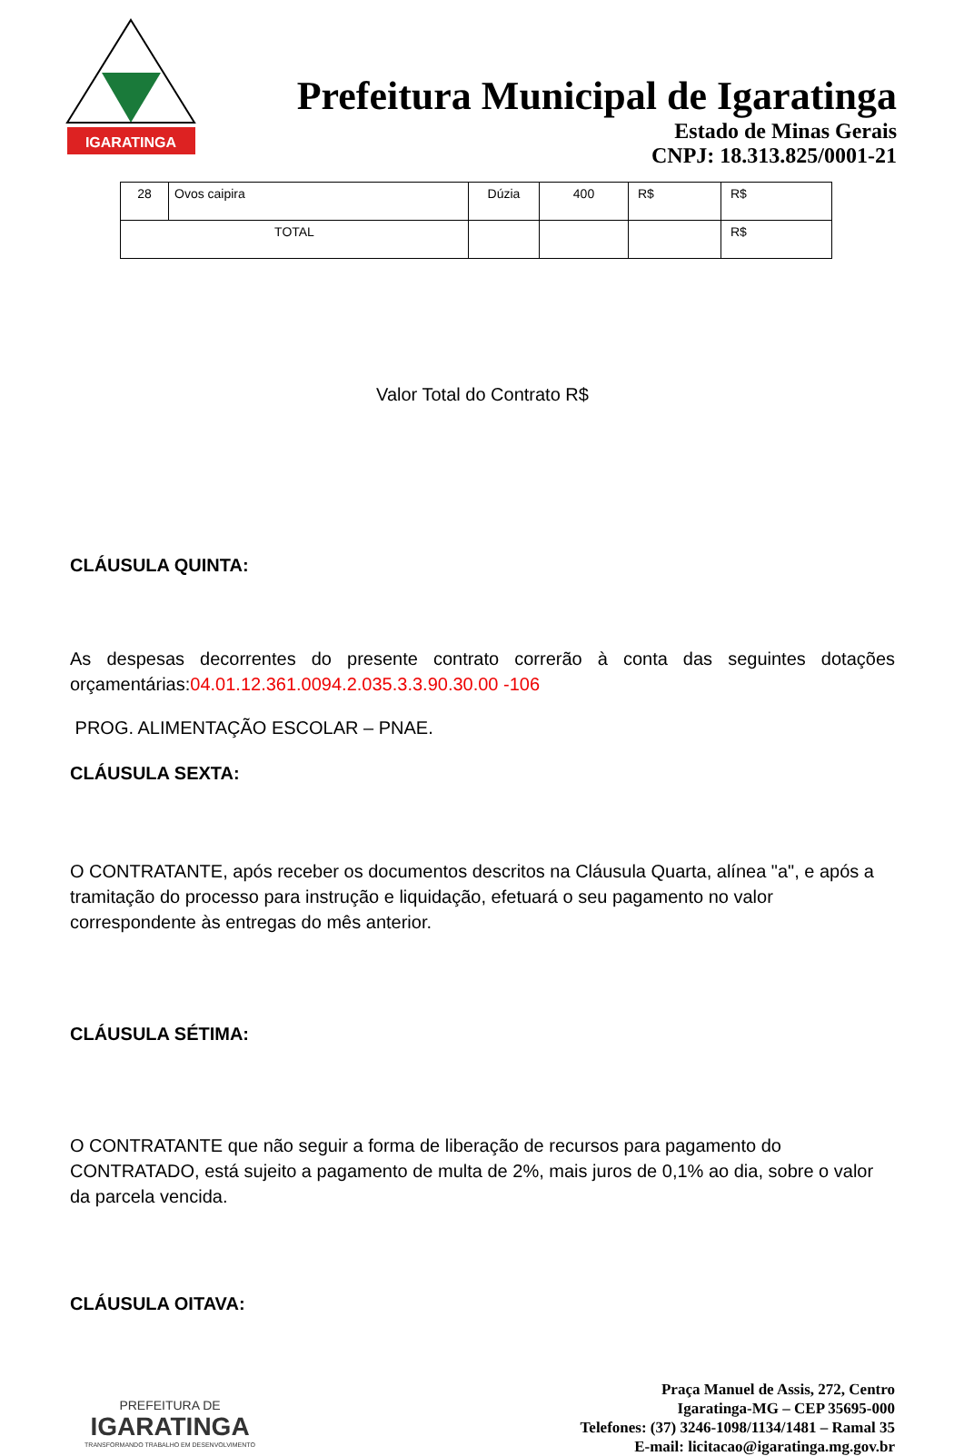IGARATINGA
Prefeitura Municipal de Igaratinga
Estado de Minas Gerais
CNPJ: 18.313.825/0001-21
| 28 | Ovos caipira | Dúzia | 400 | R$ | R$ |
| TOTAL | | | | | R$ |
Valor Total do Contrato R$
CLÁUSULA QUINTA:
As despesas decorrentes do presente contrato correrão à conta das seguintes dotações orçamentárias:04.01.12.361.0094.2.035.3.3.90.30.00 -106
PROG. ALIMENTAÇÃO ESCOLAR – PNAE.
CLÁUSULA SEXTA:
O CONTRATANTE, após receber os documentos descritos na Cláusula Quarta, alínea "a", e após a tramitação do processo para instrução e liquidação, efetuará o seu pagamento no valor correspondente às entregas do mês anterior.
CLÁUSULA SÉTIMA:
O CONTRATANTE que não seguir a forma de liberação de recursos para pagamento do CONTRATADO, está sujeito a pagamento de multa de 2%, mais juros de 0,1% ao dia, sobre o valor da parcela vencida.
CLÁUSULA OITAVA:
PREFEITURA DE
IGARATINGA
TRANSFORMANDO TRABALHO EM DESENVOLVIMENTO
Praça Manuel de Assis, 272, Centro
Igaratinga-MG – CEP 35695-000
Telefones: (37) 3246-1098/1134/1481 – Ramal 35
E-mail: licitacao@igaratinga.mg.gov.br